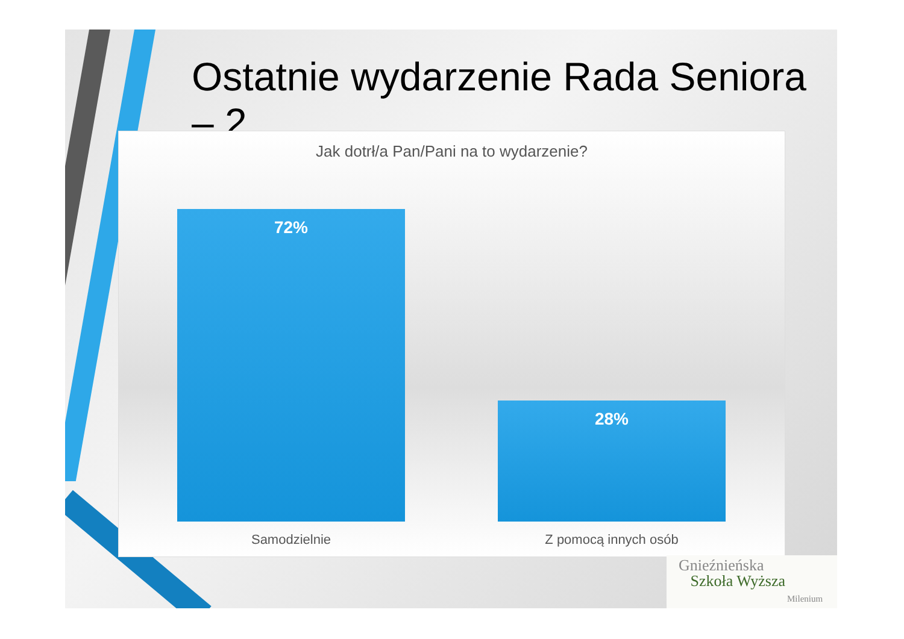Ostatnie wydarzenie Rada Seniora – 2
Jak dotrł/a Pan/Pani na to wydarzenie?
72%
28%
Samodzielnie Z pomocą innych osób
Gnieźnieńska
Szkoła Wyższa
Milenium